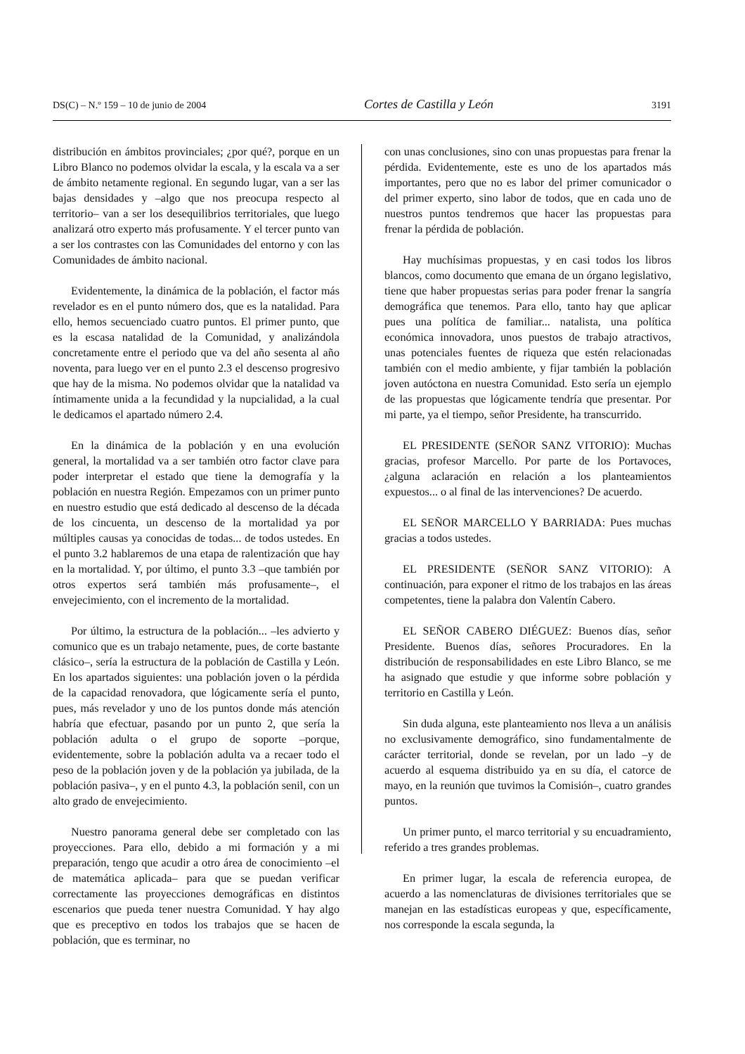DS(C) – N.º 159 – 10 de junio de 2004 Cortes de Castilla y León 3191
distribución en ámbitos provinciales; ¿por qué?, porque en un Libro Blanco no podemos olvidar la escala, y la escala va a ser de ámbito netamente regional. En segundo lugar, van a ser las bajas densidades y –algo que nos preocupa respecto al territorio– van a ser los desequilibrios territoriales, que luego analizará otro experto más profusamente. Y el tercer punto van a ser los contrastes con las Comunidades del entorno y con las Comunidades de ámbito nacional.
Evidentemente, la dinámica de la población, el factor más revelador es en el punto número dos, que es la natalidad. Para ello, hemos secuenciado cuatro puntos. El primer punto, que es la escasa natalidad de la Comunidad, y analizándola concretamente entre el periodo que va del año sesenta al año noventa, para luego ver en el punto 2.3 el descenso progresivo que hay de la misma. No podemos olvidar que la natalidad va íntimamente unida a la fecundidad y la nupcialidad, a la cual le dedicamos el apartado número 2.4.
En la dinámica de la población y en una evolución general, la mortalidad va a ser también otro factor clave para poder interpretar el estado que tiene la demografía y la población en nuestra Región. Empezamos con un primer punto en nuestro estudio que está dedicado al descenso de la década de los cincuenta, un descenso de la mortalidad ya por múltiples causas ya conocidas de todas... de todos ustedes. En el punto 3.2 hablaremos de una etapa de ralentización que hay en la mortalidad. Y, por último, el punto 3.3 –que también por otros expertos será también más profusamente–, el envejecimiento, con el incremento de la mortalidad.
Por último, la estructura de la población... –les advierto y comunico que es un trabajo netamente, pues, de corte bastante clásico–, sería la estructura de la población de Castilla y León. En los apartados siguientes: una población joven o la pérdida de la capacidad renovadora, que lógicamente sería el punto, pues, más revelador y uno de los puntos donde más atención habría que efectuar, pasando por un punto 2, que sería la población adulta o el grupo de soporte –porque, evidentemente, sobre la población adulta va a recaer todo el peso de la población joven y de la población ya jubilada, de la población pasiva–, y en el punto 4.3, la población senil, con un alto grado de envejecimiento.
Nuestro panorama general debe ser completado con las proyecciones. Para ello, debido a mi formación y a mi preparación, tengo que acudir a otro área de conocimiento –el de matemática aplicada– para que se puedan verificar correctamente las proyecciones demográficas en distintos escenarios que pueda tener nuestra Comunidad. Y hay algo que es preceptivo en todos los trabajos que se hacen de población, que es terminar, no
con unas conclusiones, sino con unas propuestas para frenar la pérdida. Evidentemente, este es uno de los apartados más importantes, pero que no es labor del primer comunicador o del primer experto, sino labor de todos, que en cada uno de nuestros puntos tendremos que hacer las propuestas para frenar la pérdida de población.
Hay muchísimas propuestas, y en casi todos los libros blancos, como documento que emana de un órgano legislativo, tiene que haber propuestas serias para poder frenar la sangría demográfica que tenemos. Para ello, tanto hay que aplicar pues una política de familiar... natalista, una política económica innovadora, unos puestos de trabajo atractivos, unas potenciales fuentes de riqueza que estén relacionadas también con el medio ambiente, y fijar también la población joven autóctona en nuestra Comunidad. Esto sería un ejemplo de las propuestas que lógicamente tendría que presentar. Por mi parte, ya el tiempo, señor Presidente, ha transcurrido.
EL PRESIDENTE (SEÑOR SANZ VITORIO): Muchas gracias, profesor Marcello. Por parte de los Portavoces, ¿alguna aclaración en relación a los planteamientos expuestos... o al final de las intervenciones? De acuerdo.
EL SEÑOR MARCELLO Y BARRIADA: Pues muchas gracias a todos ustedes.
EL PRESIDENTE (SEÑOR SANZ VITORIO): A continuación, para exponer el ritmo de los trabajos en las áreas competentes, tiene la palabra don Valentín Cabero.
EL SEÑOR CABERO DIÉGUEZ: Buenos días, señor Presidente. Buenos días, señores Procuradores. En la distribución de responsabilidades en este Libro Blanco, se me ha asignado que estudie y que informe sobre población y territorio en Castilla y León.
Sin duda alguna, este planteamiento nos lleva a un análisis no exclusivamente demográfico, sino fundamentalmente de carácter territorial, donde se revelan, por un lado –y de acuerdo al esquema distribuido ya en su día, el catorce de mayo, en la reunión que tuvimos la Comisión–, cuatro grandes puntos.
Un primer punto, el marco territorial y su encuadramiento, referido a tres grandes problemas.
En primer lugar, la escala de referencia europea, de acuerdo a las nomenclaturas de divisiones territoriales que se manejan en las estadísticas europeas y que, específicamente, nos corresponde la escala segunda, la